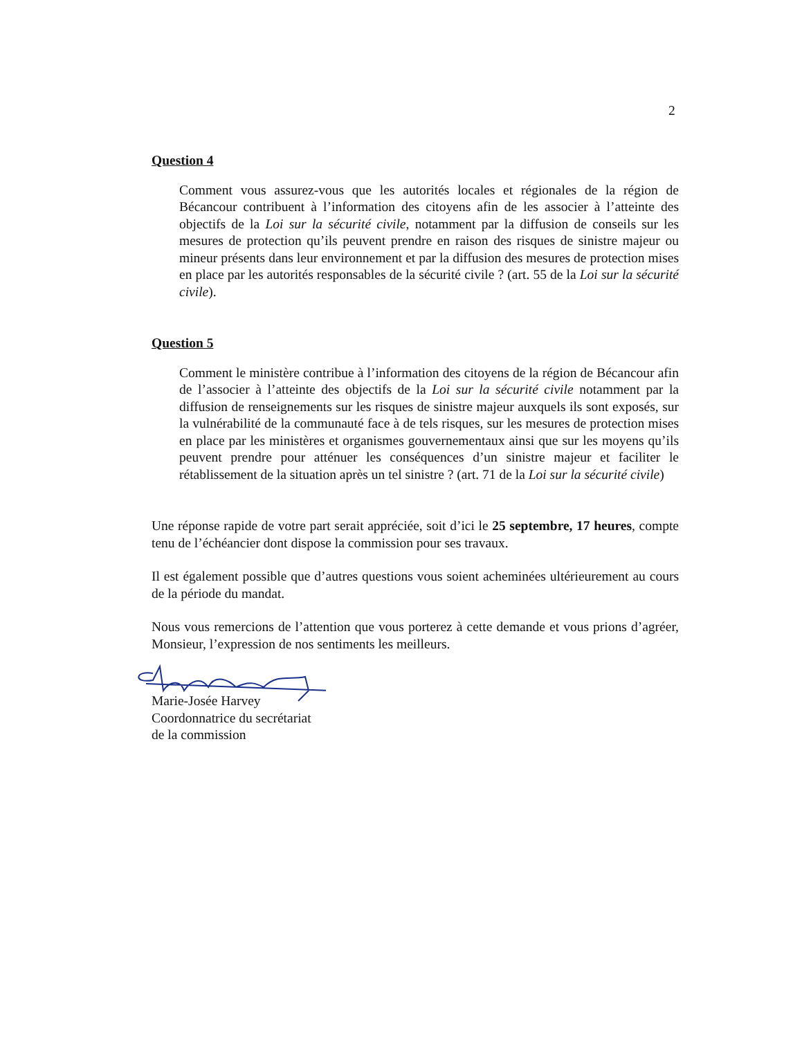2
Question 4
Comment vous assurez-vous que les autorités locales et régionales de la région de Bécancour contribuent à l’information des citoyens afin de les associer à l’atteinte des objectifs de la Loi sur la sécurité civile, notamment par la diffusion de conseils sur les mesures de protection qu’ils peuvent prendre en raison des risques de sinistre majeur ou mineur présents dans leur environnement et par la diffusion des mesures de protection mises en place par les autorités responsables de la sécurité civile ? (art. 55 de la Loi sur la sécurité civile).
Question 5
Comment le ministère contribue à l’information des citoyens de la région de Bécancour afin de l’associer à l’atteinte des objectifs de la Loi sur la sécurité civile notamment par la diffusion de renseignements sur les risques de sinistre majeur auxquels ils sont exposés, sur la vulnérabilité de la communauté face à de tels risques, sur les mesures de protection mises en place par les ministères et organismes gouvernementaux ainsi que sur les moyens qu’ils peuvent prendre pour atténuer les conséquences d’un sinistre majeur et faciliter le rétablissement de la situation après un tel sinistre ? (art. 71 de la Loi sur la sécurité civile)
Une réponse rapide de votre part serait appréciée, soit d’ici le 25 septembre, 17 heures, compte tenu de l’échéancier dont dispose la commission pour ses travaux.
Il est également possible que d’autres questions vous soient acheminées ultérieurement au cours de la période du mandat.
Nous vous remercions de l’attention que vous porterez à cette demande et vous prions d’agréer, Monsieur, l’expression de nos sentiments les meilleurs.
Marie-Josée Harvey
Coordonnatrice du secrétariat
de la commission